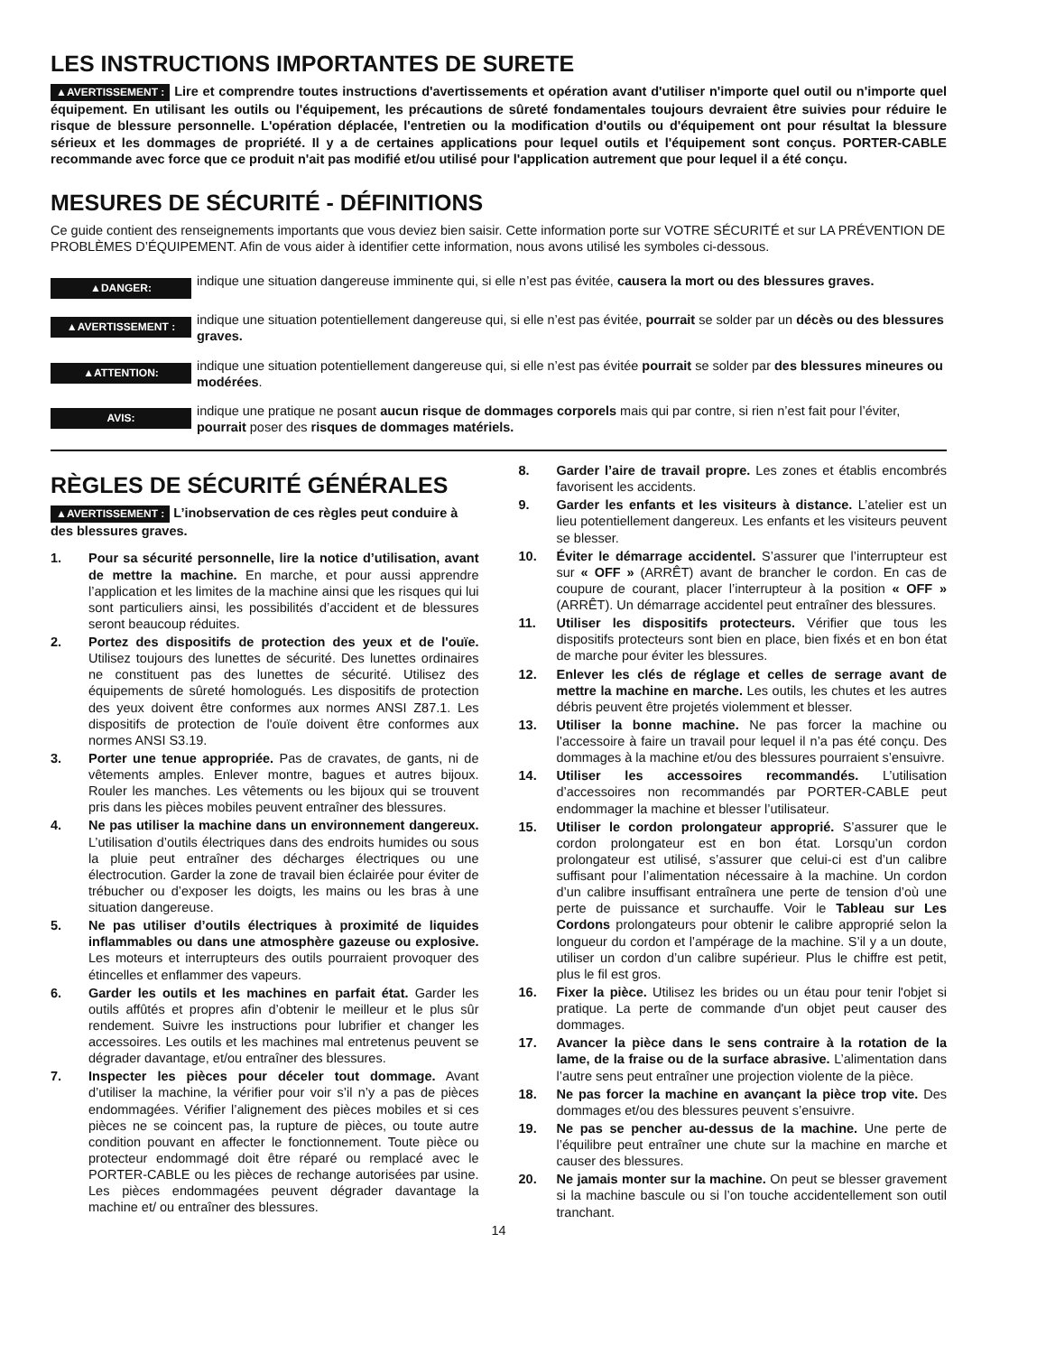LES INSTRUCTIONS IMPORTANTES DE SURETE
▲AVERTISSEMENT : Lire et comprendre toutes instructions d'avertissements et opération avant d'utiliser n'importe quel outil ou n'importe quel équipement. En utilisant les outils ou l'équipement, les précautions de sûreté fondamentales toujours devraient être suivies pour réduire le risque de blessure personnelle. L'opération déplacée, l'entretien ou la modification d'outils ou d'équipement ont pour résultat la blessure sérieux et les dommages de propriété. Il y a de certaines applications pour lequel outils et l'équipement sont conçus. PORTER-CABLE recommande avec force que ce produit n'ait pas modifié et/ou utilisé pour l'application autrement que pour lequel il a été conçu.
MESURES DE SÉCURITÉ - DÉFINITIONS
Ce guide contient des renseignements importants que vous deviez bien saisir. Cette information porte sur VOTRE SÉCURITÉ et sur LA PRÉVENTION DE PROBLÈMES D’ÉQUIPEMENT. Afin de vous aider à identifier cette information, nous avons utilisé les symboles ci-dessous.
▲DANGER:
indique une situation dangereuse imminente qui, si elle n’est pas évitée, causera la mort ou des blessures graves.
▲AVERTISSEMENT :
indique une situation potentiellement dangereuse qui, si elle n’est pas évitée, pourrait se solder par un décès ou des blessures graves.
▲ATTENTION:
indique une situation potentiellement dangereuse qui, si elle n’est pas évitée pourrait se solder par des blessures mineures ou modérées.
AVIS:
indique une pratique ne posant aucun risque de dommages corporels mais qui par contre, si rien n’est fait pour l’éviter, pourrait poser des risques de dommages matériels.
RÈGLES DE SÉCURITÉ GÉNÉRALES
▲AVERTISSEMENT : L’inobservation de ces règles peut conduire à des blessures graves.
1. Pour sa sécurité personnelle, lire la notice d’utilisation, avant de mettre la machine. En marche, et pour aussi apprendre l’application et les limites de la machine ainsi que les risques qui lui sont particuliers ainsi, les possibilités d’accident et de blessures seront beaucoup réduites.
2. Portez des dispositifs de protection des yeux et de l'ouïe. Utilisez toujours des lunettes de sécurité. Des lunettes ordinaires ne constituent pas des lunettes de sécurité. Utilisez des équipements de sûreté homologués. Les dispositifs de protection des yeux doivent être conformes aux normes ANSI Z87.1. Les dispositifs de protection de l'ouïe doivent être conformes aux normes ANSI S3.19.
3. Porter une tenue appropriée. Pas de cravates, de gants, ni de vêtements amples. Enlever montre, bagues et autres bijoux. Rouler les manches. Les vêtements ou les bijoux qui se trouvent pris dans les pièces mobiles peuvent entraîner des blessures.
4. Ne pas utiliser la machine dans un environnement dangereux. L’utilisation d’outils électriques dans des endroits humides ou sous la pluie peut entraîner des décharges électriques ou une électrocution. Garder la zone de travail bien éclairée pour éviter de trébucher ou d’exposer les doigts, les mains ou les bras à une situation dangereuse.
5. Ne pas utiliser d’outils électriques à proximité de liquides inflammables ou dans une atmosphère gazeuse ou explosive. Les moteurs et interrupteurs des outils pourraient provoquer des étincelles et enflammer des vapeurs.
6. Garder les outils et les machines en parfait état. Garder les outils affûtés et propres afin d’obtenir le meilleur et le plus sûr rendement. Suivre les instructions pour lubrifier et changer les accessoires. Les outils et les machines mal entretenus peuvent se dégrader davantage, et/ou entraîner des blessures.
7. Inspecter les pièces pour déceler tout dommage. Avant d’utiliser la machine, la vérifier pour voir s’il n’y a pas de pièces endommagées. Vérifier l’alignement des pièces mobiles et si ces pièces ne se coincent pas, la rupture de pièces, ou toute autre condition pouvant en affecter le fonctionnement. Toute pièce ou protecteur endommagé doit être réparé ou remplacé avec le PORTER-CABLE ou les pièces de rechange autorisées par usine. Les pièces endommagées peuvent dégrader davantage la machine et/ ou entraîner des blessures.
8. Garder l’aire de travail propre. Les zones et établis encombrés favorisent les accidents.
9. Garder les enfants et les visiteurs à distance. L’atelier est un lieu potentiellement dangereux. Les enfants et les visiteurs peuvent se blesser.
10. Éviter le démarrage accidentel. S’assurer que l’interrupteur est sur « OFF » (ARRÊT) avant de brancher le cordon. En cas de coupure de courant, placer l’interrupteur à la position « OFF » (ARRÊT). Un démarrage accidentel peut entraîner des blessures.
11. Utiliser les dispositifs protecteurs. Vérifier que tous les dispositifs protecteurs sont bien en place, bien fixés et en bon état de marche pour éviter les blessures.
12. Enlever les clés de réglage et celles de serrage avant de mettre la machine en marche. Les outils, les chutes et les autres débris peuvent être projetés violemment et blesser.
13. Utiliser la bonne machine. Ne pas forcer la machine ou l’accessoire à faire un travail pour lequel il n’a pas été conçu. Des dommages à la machine et/ou des blessures pourraient s’ensuivre.
14. Utiliser les accessoires recommandés. L’utilisation d’accessoires non recommandés par PORTER-CABLE peut endommager la machine et blesser l’utilisateur.
15. Utiliser le cordon prolongateur approprié. S’assurer que le cordon prolongateur est en bon état. Lorsqu’un cordon prolongateur est utilisé, s’assurer que celui-ci est d’un calibre suffisant pour l’alimentation nécessaire à la machine. Un cordon d’un calibre insuffisant entraînera une perte de tension d’où une perte de puissance et surchauffe. Voir le Tableau sur Les Cordons prolongateurs pour obtenir le calibre approprié selon la longueur du cordon et l’ampérage de la machine. S’il y a un doute, utiliser un cordon d’un calibre supérieur. Plus le chiffre est petit, plus le fil est gros.
16. Fixer la pièce. Utilisez les brides ou un étau pour tenir l'objet si pratique. La perte de commande d'un objet peut causer des dommages.
17. Avancer la pièce dans le sens contraire à la rotation de la lame, de la fraise ou de la surface abrasive. L’alimentation dans l’autre sens peut entraîner une projection violente de la pièce.
18. Ne pas forcer la machine en avançant la pièce trop vite. Des dommages et/ou des blessures peuvent s’ensuivre.
19. Ne pas se pencher au-dessus de la machine. Une perte de l’équilibre peut entraîner une chute sur la machine en marche et causer des blessures.
20. Ne jamais monter sur la machine. On peut se blesser gravement si la machine bascule ou si l’on touche accidentellement son outil tranchant.
14